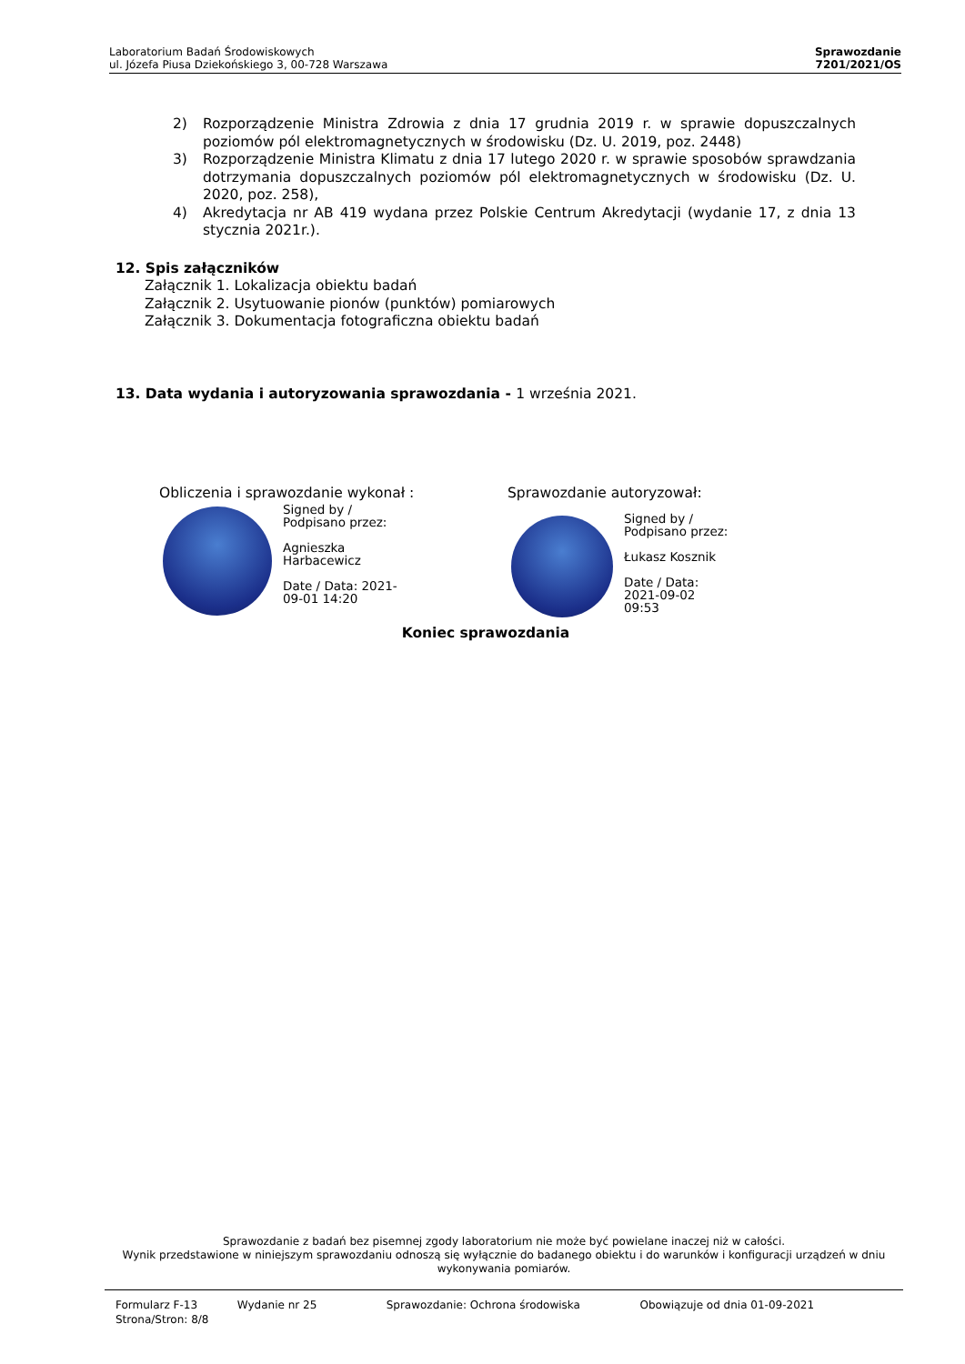Laboratorium Badań Środowiskowych
ul. Józefa Piusa Dziekońskiego 3, 00-728 Warszawa
Sprawozdanie
7201/2021/OS
2) Rozporządzenie Ministra Zdrowia z dnia 17 grudnia 2019 r. w sprawie dopuszczalnych poziomów pól elektromagnetycznych w środowisku (Dz. U. 2019, poz. 2448)
3) Rozporządzenie Ministra Klimatu z dnia 17 lutego 2020 r. w sprawie sposobów sprawdzania dotrzymania dopuszczalnych poziomów pól elektromagnetycznych w środowisku (Dz. U. 2020, poz. 258),
4) Akredytacja nr AB 419 wydana przez Polskie Centrum Akredytacji (wydanie 17, z dnia 13 stycznia 2021r.).
12. Spis załączników
Załącznik 1. Lokalizacja obiektu badań
Załącznik 2. Usytuowanie pionów (punktów) pomiarowych
Załącznik 3. Dokumentacja fotograficzna obiektu badań
13. Data wydania i autoryzowania sprawozdania - 1 września 2021.
Obliczenia i sprawozdanie wykonał :
Signed by /
Podpisano przez:
Agnieszka
Harbacewicz
Date / Data: 2021-
09-01 14:20
Sprawozdanie autoryzował:
Signed by /
Podpisano przez:
Łukasz Kosznik
Date / Data:
2021-09-02
09:53
Koniec sprawozdania
Sprawozdanie z badań bez pisemnej zgody laboratorium nie może być powielane inaczej niż w całości.
Wynik przedstawione w niniejszym sprawozdaniu odnoszą się wyłącznie do badanego obiektu i do warunków i konfiguracji urządzeń w dniu wykonywania pomiarów.
Formularz F-13 Wydanie nr 25 Sprawozdanie: Ochrona środowiska Obowiązuje od dnia 01-09-2021
Strona/Stron: 8/8